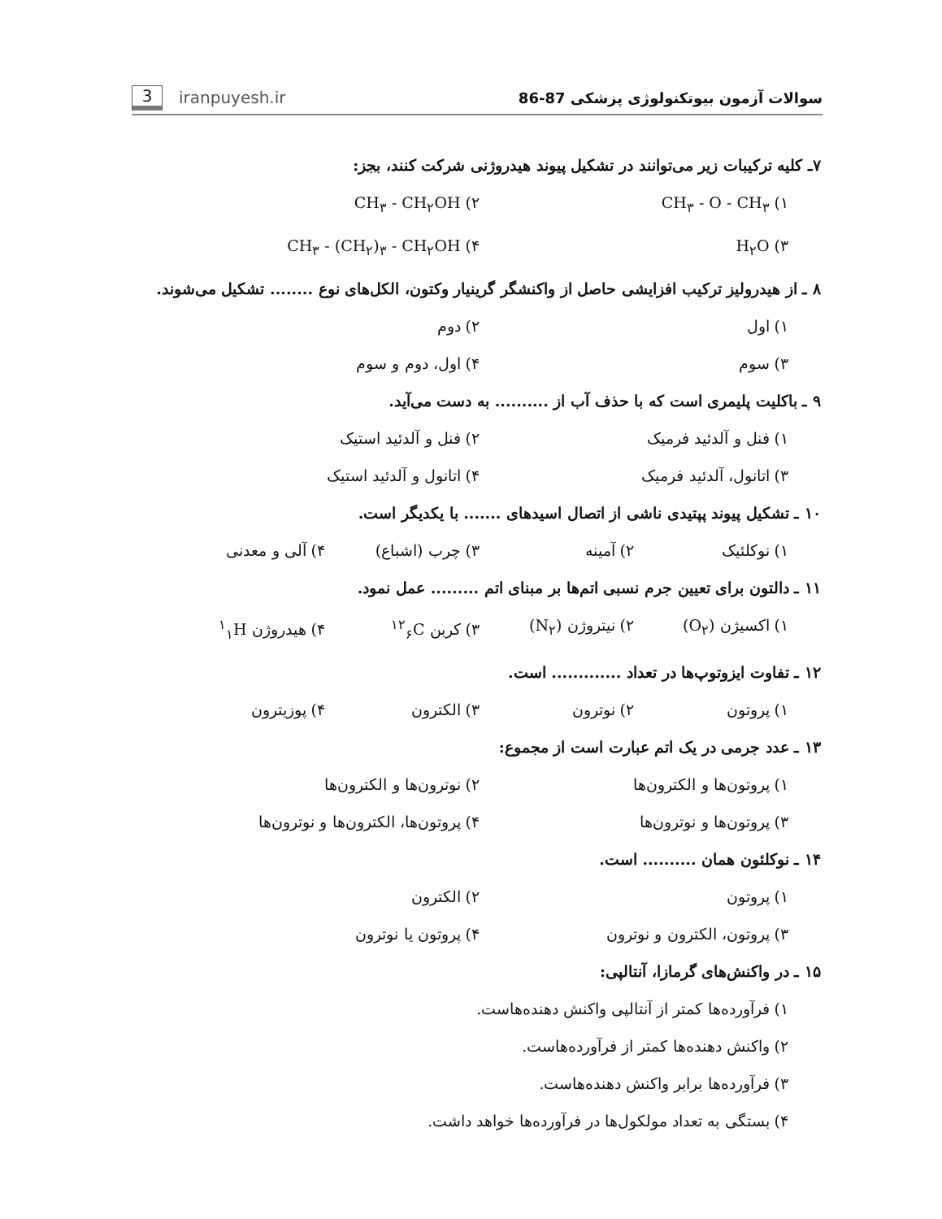3 iranpuyesh.ir
سوالات آزمون بیوتکنولوژی پزشکی 87-86
۷ـ کلیه ترکیبات زیر می‌توانند در تشکیل پیوند هیدروژنی شرکت کنند، بجز:
۱) CH<sub>۳</sub> - O - CH<sub>۳</sub> ۲) CH<sub>۳</sub> - CH<sub>۲</sub>OH
۳) H<sub>۲</sub>O ۴) CH<sub>۳</sub> - (CH<sub>۲</sub>)<sub>۳</sub> - CH<sub>۲</sub>OH
۸ ـ از هیدرولیز ترکیب افزایشی حاصل از واکنشگر گرینیار وکتون، الکل‌های نوع ........ تشکیل می‌شوند.
۱) اول ۲) دوم
۳) سوم ۴) اول، دوم و سوم
۹ ـ باکلیت پلیمری است که با حذف آب از .......... به دست می‌آید.
۱) فنل و آلدئید فرمیک ۲) فنل و آلدئید استیک
۳) اتانول، آلدئید فرمیک ۴) اتانول و آلدئید استیک
۱۰ ـ تشکیل پیوند پپتیدی ناشی از اتصال اسیدهای ....... با یکدیگر است.
۱) نوکلئیک ۲) آمینه ۳) چرب (اشباع) ۴) آلی و معدنی
۱۱ ـ دالتون برای تعیین جرم نسبی اتم‌ها بر مبنای اتم ......... عمل نمود.
۱) اکسیژن (O<sub>۲</sub>) ۲) نیتروژن (N<sub>۲</sub>) ۳) کربن <sup>۱۲</sup><sub>۶</sub>C ۴) هیدروژن <sup>۱</sup><sub>۱</sub>H
۱۲ ـ تفاوت ایزوتوپ‌ها در تعداد ............. است.
۱) پروتون ۲) نوترون ۳) الکترون ۴) پوزیترون
۱۳ ـ عدد جرمی در یک اتم عبارت است از مجموع:
۱) پروتون‌ها و الکترون‌ها ۲) نوترون‌ها و الکترون‌ها
۳) پروتون‌ها و نوترون‌ها ۴) پروتون‌ها، الکترون‌ها و نوترون‌ها
۱۴ ـ نوکلئون همان .......... است.
۱) پروتون ۲) الکترون
۳) پروتون، الکترون و نوترون ۴) پروتون یا نوترون
۱۵ ـ در واکنش‌های گرمازا، آنتالپی:
۱) فرآورده‌ها کمتر از آنتالپی واکنش دهنده‌هاست.
۲) واکنش دهنده‌ها کمتر از فرآورده‌هاست.
۳) فرآورده‌ها برابر واکنش دهنده‌هاست.
۴) بستگی به تعداد مولکول‌ها در فرآورده‌ها خواهد داشت.